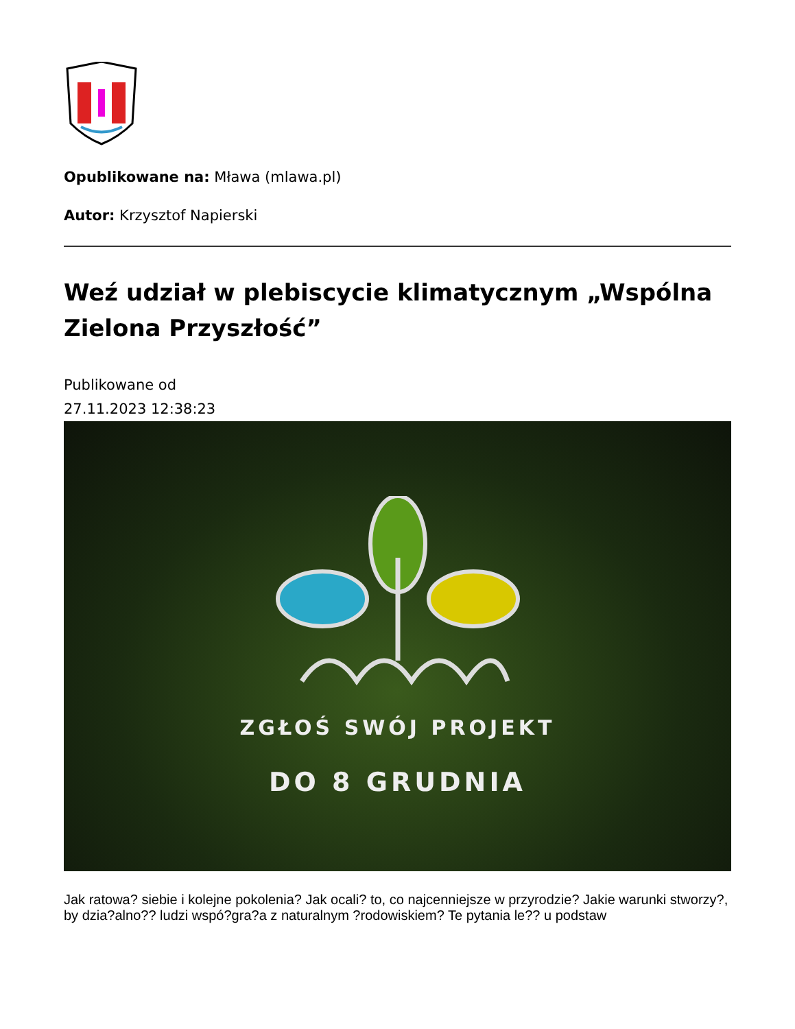Opublikowane na: Mława (mlawa.pl)
Autor: Krzysztof Napierski
Weź udział w plebiscycie klimatycznym „Wspólna Zielona Przyszłość”
Publikowane od
27.11.2023 12:38:23
ZGŁOŚ SWÓJ PROJEKT
DO 8 GRUDNIA
Jak ratowa? siebie i kolejne pokolenia? Jak ocali? to, co najcenniejsze w przyrodzie? Jakie warunki stworzy?, by dzia?alno?? ludzi wspó?gra?a z naturalnym ?rodowiskiem? Te pytania le?? u podstaw